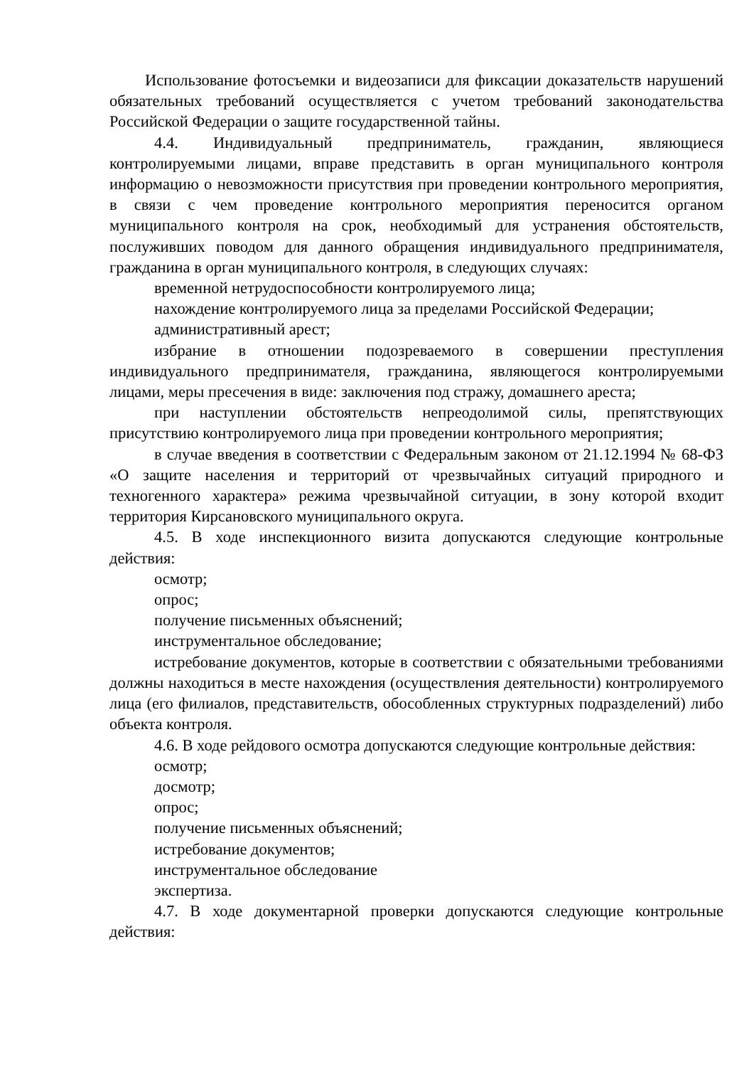Использование фотосъемки и видеозаписи для фиксации доказательств нарушений обязательных требований осуществляется с учетом требований законодательства Российской Федерации о защите государственной тайны.
4.4. Индивидуальный предприниматель, гражданин, являющиеся контролируемыми лицами, вправе представить в орган муниципального контроля информацию о невозможности присутствия при проведении контрольного мероприятия, в связи с чем проведение контрольного мероприятия переносится органом муниципального контроля на срок, необходимый для устранения обстоятельств, послуживших поводом для данного обращения индивидуального предпринимателя, гражданина в орган муниципального контроля, в следующих случаях:
временной нетрудоспособности контролируемого лица;
нахождение контролируемого лица за пределами Российской Федерации;
административный арест;
избрание в отношении подозреваемого в совершении преступления индивидуального предпринимателя, гражданина, являющегося контролируемыми лицами, меры пресечения в виде: заключения под стражу, домашнего ареста;
при наступлении обстоятельств непреодолимой силы, препятствующих присутствию контролируемого лица при проведении контрольного мероприятия;
в случае введения в соответствии с Федеральным законом от 21.12.1994 № 68-ФЗ «О защите населения и территорий от чрезвычайных ситуаций природного и техногенного характера» режима чрезвычайной ситуации, в зону которой входит территория Кирсановского муниципального округа.
4.5. В ходе инспекционного визита допускаются следующие контрольные действия:
осмотр;
опрос;
получение письменных объяснений;
инструментальное обследование;
истребование документов, которые в соответствии с обязательными требованиями должны находиться в месте нахождения (осуществления деятельности) контролируемого лица (его филиалов, представительств, обособленных структурных подразделений) либо объекта контроля.
4.6. В ходе рейдового осмотра допускаются следующие контрольные действия:
осмотр;
досмотр;
опрос;
получение письменных объяснений;
истребование документов;
инструментальное обследование
экспертиза.
4.7. В ходе документарной проверки допускаются следующие контрольные действия: